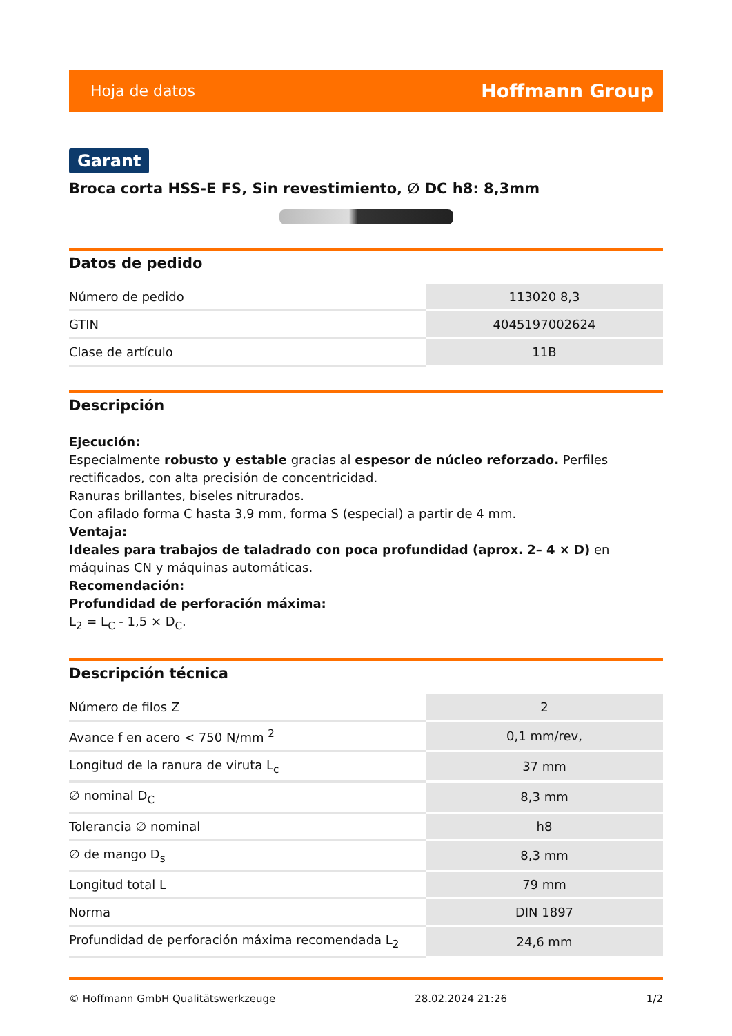Hoja de datos Hoffmann Group
Garant
Broca corta HSS-E FS, Sin revestimiento, ∅ DC h8: 8,3mm
Datos de pedido
| Número de pedido | 113020 8,3 |
| GTIN | 4045197002624 |
| Clase de artículo | 11B |
Descripción
Ejecución:
Especialmente robusto y estable gracias al espesor de núcleo reforzado. Perfiles rectificados, con alta precisión de concentricidad.
Ranuras brillantes, biseles nitrurados.
Con afilado forma C hasta 3,9 mm, forma S (especial) a partir de 4 mm.
Ventaja:
Ideales para trabajos de taladrado con poca profundidad (aprox. 2– 4 × D) en máquinas CN y máquinas automáticas.
Recomendación:
Profundidad de perforación máxima:
L<sub>2</sub> = L<sub>C</sub> - 1,5 × D<sub>C</sub>.
Descripción técnica
| Número de filos Z | 2 |
| Avance f en acero < 750 N/mm <sup>2</sup> | 0,1 mm/rev, |
| Longitud de la ranura de viruta L<sub>c</sub> | 37 mm |
| ∅ nominal D<sub>C</sub> | 8,3 mm |
| Tolerancia ∅ nominal | h8 |
| ∅ de mango D<sub>s</sub> | 8,3 mm |
| Longitud total L | 79 mm |
| Norma | DIN 1897 |
| Profundidad de perforación máxima recomendada L<sub>2</sub> | 24,6 mm |
© Hoffmann GmbH Qualitätswerkzeuge 28.02.2024 21:26 1/2